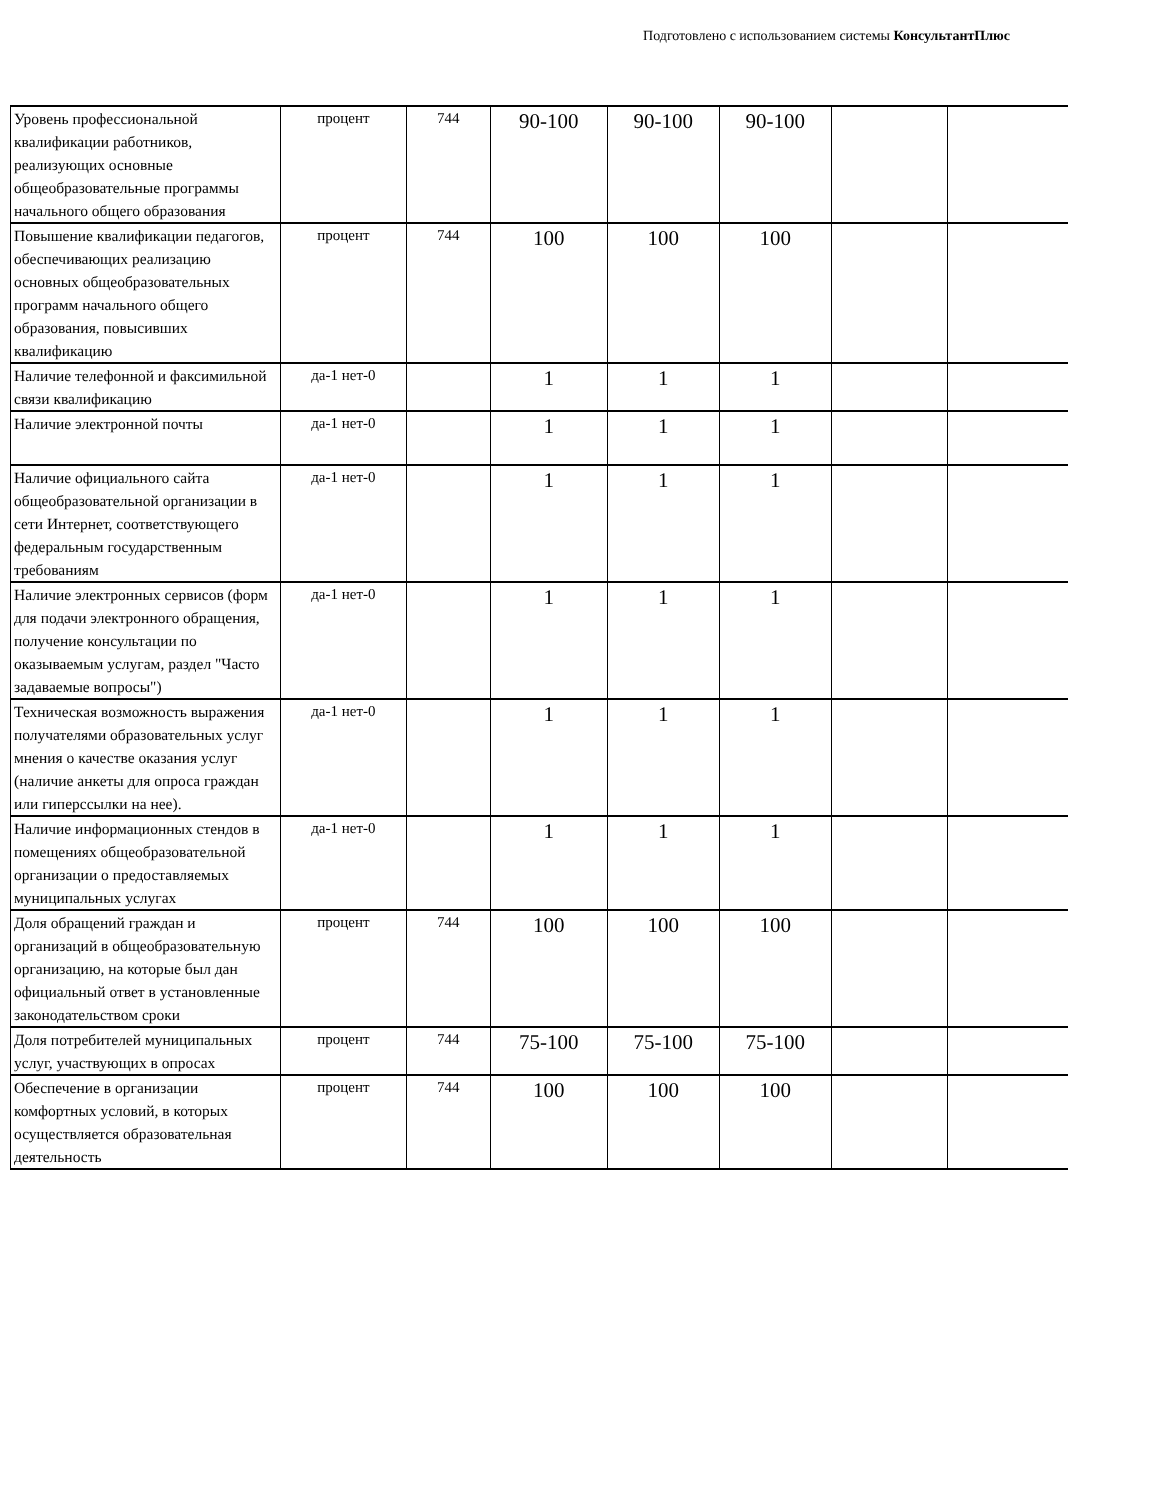Подготовлено с использованием системы КонсультантПлюс
| Уровень профессиональной квалификации работников, реализующих основные общеобразовательные программы начального общего образования | процент | 744 | 90-100 | 90-100 | 90-100 | | |
| Повышение квалификации педагогов, обеспечивающих реализацию основных общеобразовательных программ начального общего образования, повысивших квалификацию | процент | 744 | 100 | 100 | 100 | | |
| Наличие телефонной и факсимильной связи квалификацию | да-1 нет-0 | | 1 | 1 | 1 | | |
| Наличие электронной почты | да-1 нет-0 | | 1 | 1 | 1 | | |
| Наличие официального сайта общеобразовательной организации в сети Интернет, соответствующего федеральным государственным требованиям | да-1 нет-0 | | 1 | 1 | 1 | | |
| Наличие электронных сервисов (форм для подачи электронного обращения, получение консультации по оказываемым услугам, раздел "Часто задаваемые вопросы") | да-1 нет-0 | | 1 | 1 | 1 | | |
| Техническая возможность выражения получателями образовательных услуг мнения о качестве оказания услуг (наличие анкеты для опроса граждан или гиперссылки на нее). | да-1 нет-0 | | 1 | 1 | 1 | | |
| Наличие информационных стендов в помещениях общеобразовательной организации о предоставляемых муниципальных услугах | да-1 нет-0 | | 1 | 1 | 1 | | |
| Доля обращений граждан и организаций в общеобразовательную организацию, на которые был дан официальный ответ в установленные законодательством сроки | процент | 744 | 100 | 100 | 100 | | |
| Доля потребителей муниципальных услуг, участвующих в опросах | процент | 744 | 75-100 | 75-100 | 75-100 | | |
| Обеспечение в организации комфортных условий, в которых осуществляется образовательная деятельность | процент | 744 | 100 | 100 | 100 | | |